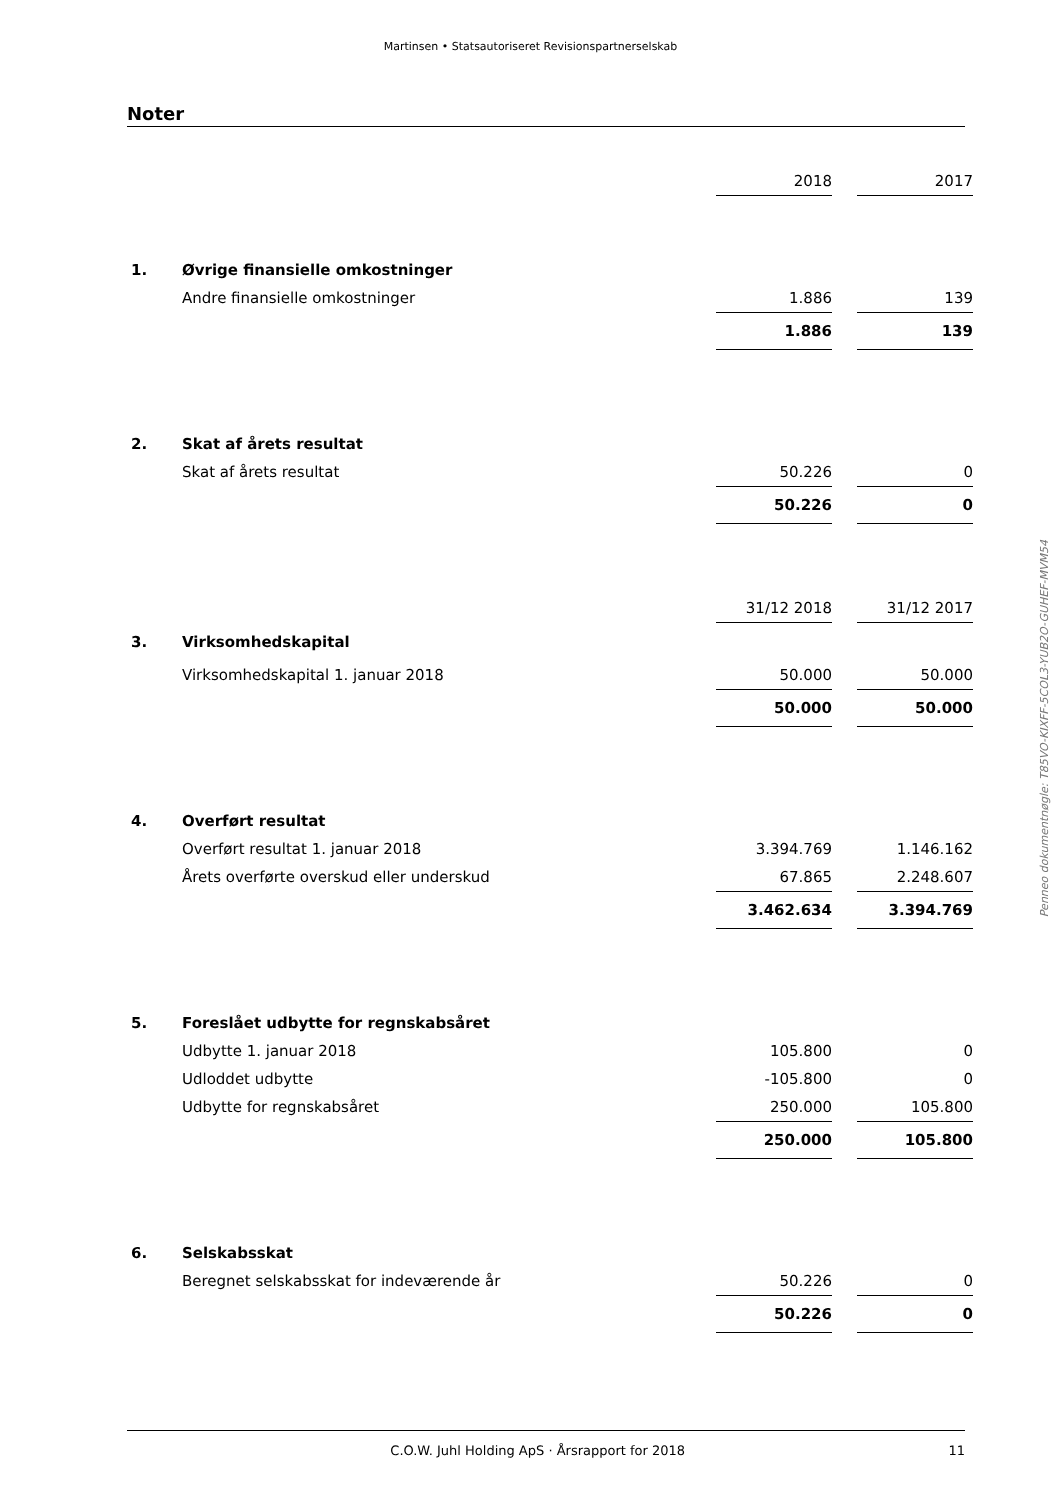Martinsen • Statsautoriseret Revisionspartnerselskab
Noter
| | | 2018 | | 2017 |
| 1. | Øvrige finansielle omkostninger | | | |
| | Andre finansielle omkostninger | 1.886 | | 139 |
| | | 1.886 | | 139 |
| 2. | Skat af årets resultat | | | |
| | Skat af årets resultat | 50.226 | | 0 |
| | | 50.226 | | 0 |
| | | 31/12 2018 | | 31/12 2017 |
| 3. | Virksomhedskapital | | | |
| | Virksomhedskapital 1. januar 2018 | 50.000 | | 50.000 |
| | | 50.000 | | 50.000 |
| 4. | Overført resultat | | | |
| | Overført resultat 1. januar 2018 | 3.394.769 | | 1.146.162 |
| | Årets overførte overskud eller underskud | 67.865 | | 2.248.607 |
| | | 3.462.634 | | 3.394.769 |
| 5. | Foreslået udbytte for regnskabsåret | | | |
| | Udbytte 1. januar 2018 | 105.800 | | 0 |
| | Udloddet udbytte | -105.800 | | 0 |
| | Udbytte for regnskabsåret | 250.000 | | 105.800 |
| | | 250.000 | | 105.800 |
| 6. | Selskabsskat | | | |
| | Beregnet selskabsskat for indeværende år | 50.226 | | 0 |
| | | 50.226 | | 0 |
Penneo dokumentnøgle: T85VO-KIXFF-5COL3-YUB2O-GUHEF-MVM54
C.O.W. Juhl Holding ApS · Årsrapport for 2018 11